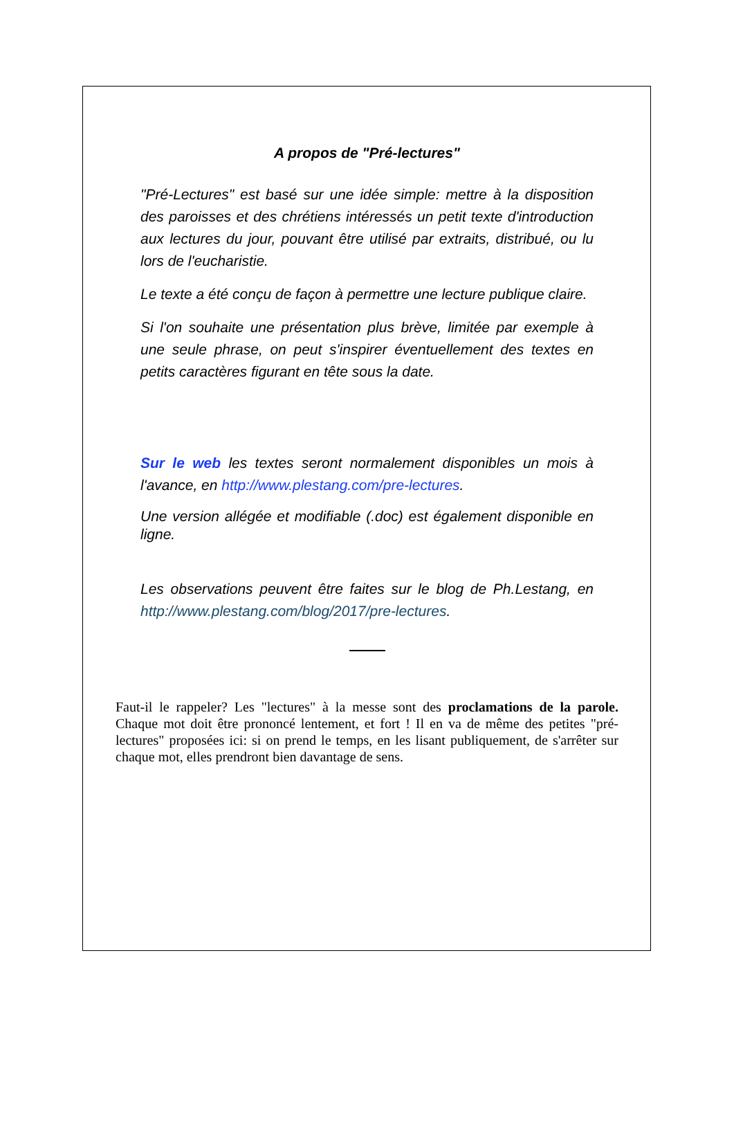A propos de "Pré-lectures"
"Pré-Lectures" est basé sur une idée simple: mettre à la disposition des paroisses et des chrétiens intéressés un petit texte d'introduction aux lectures du jour, pouvant être utilisé par extraits, distribué, ou lu lors de l'eucharistie.
Le texte a été conçu de façon à permettre une lecture publique claire.
Si l'on souhaite une présentation plus brève, limitée par exemple à une seule phrase, on peut s'inspirer éventuellement des textes en petits caractères figurant en tête sous la date.
Sur le web les textes seront normalement disponibles un mois à l'avance, en http://www.plestang.com/pre-lectures.
Une version allégée et modifiable (.doc) est également disponible en ligne.
Les observations peuvent être faites sur le blog de Ph.Lestang, en http://www.plestang.com/blog/2017/pre-lectures.
Faut-il le rappeler? Les "lectures" à la messe sont des proclamations de la parole. Chaque mot doit être prononcé lentement, et fort ! Il en va de même des petites "pré-lectures" proposées ici: si on prend le temps, en les lisant publiquement, de s'arrêter sur chaque mot, elles prendront bien davantage de sens.